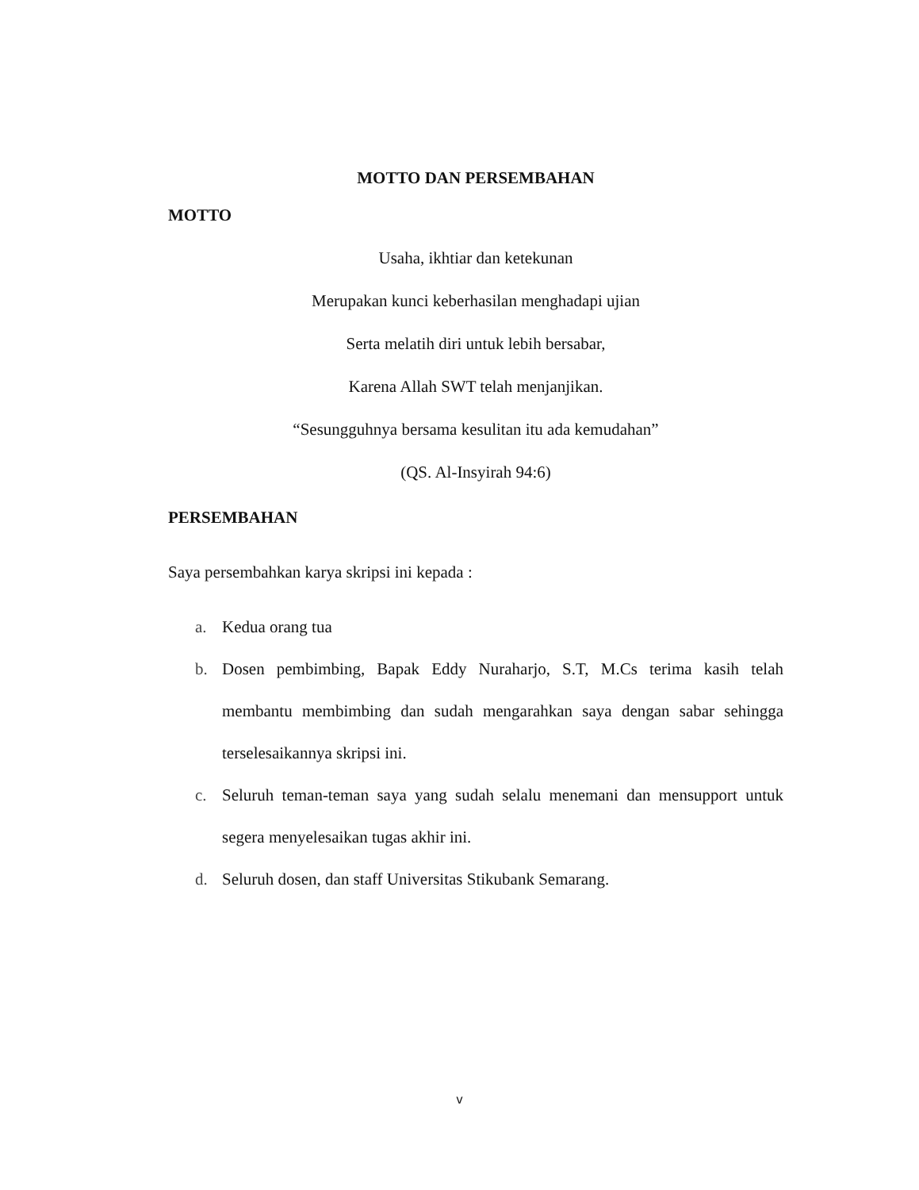MOTTO DAN PERSEMBAHAN
MOTTO
Usaha, ikhtiar dan ketekunan
Merupakan kunci keberhasilan menghadapi ujian
Serta melatih diri untuk lebih bersabar,
Karena Allah SWT telah menjanjikan.
“Sesungguhnya bersama kesulitan itu ada kemudahan”
(QS. Al-Insyirah 94:6)
PERSEMBAHAN
Saya persembahkan karya skripsi ini kepada :
a. Kedua orang tua
b. Dosen pembimbing, Bapak Eddy Nuraharjo, S.T, M.Cs terima kasih telah membantu membimbing dan sudah mengarahkan saya dengan sabar sehingga terselesaikannya skripsi ini.
c. Seluruh teman-teman saya yang sudah selalu menemani dan mensupport untuk segera menyelesaikan tugas akhir ini.
d. Seluruh dosen, dan staff Universitas Stikubank Semarang.
v